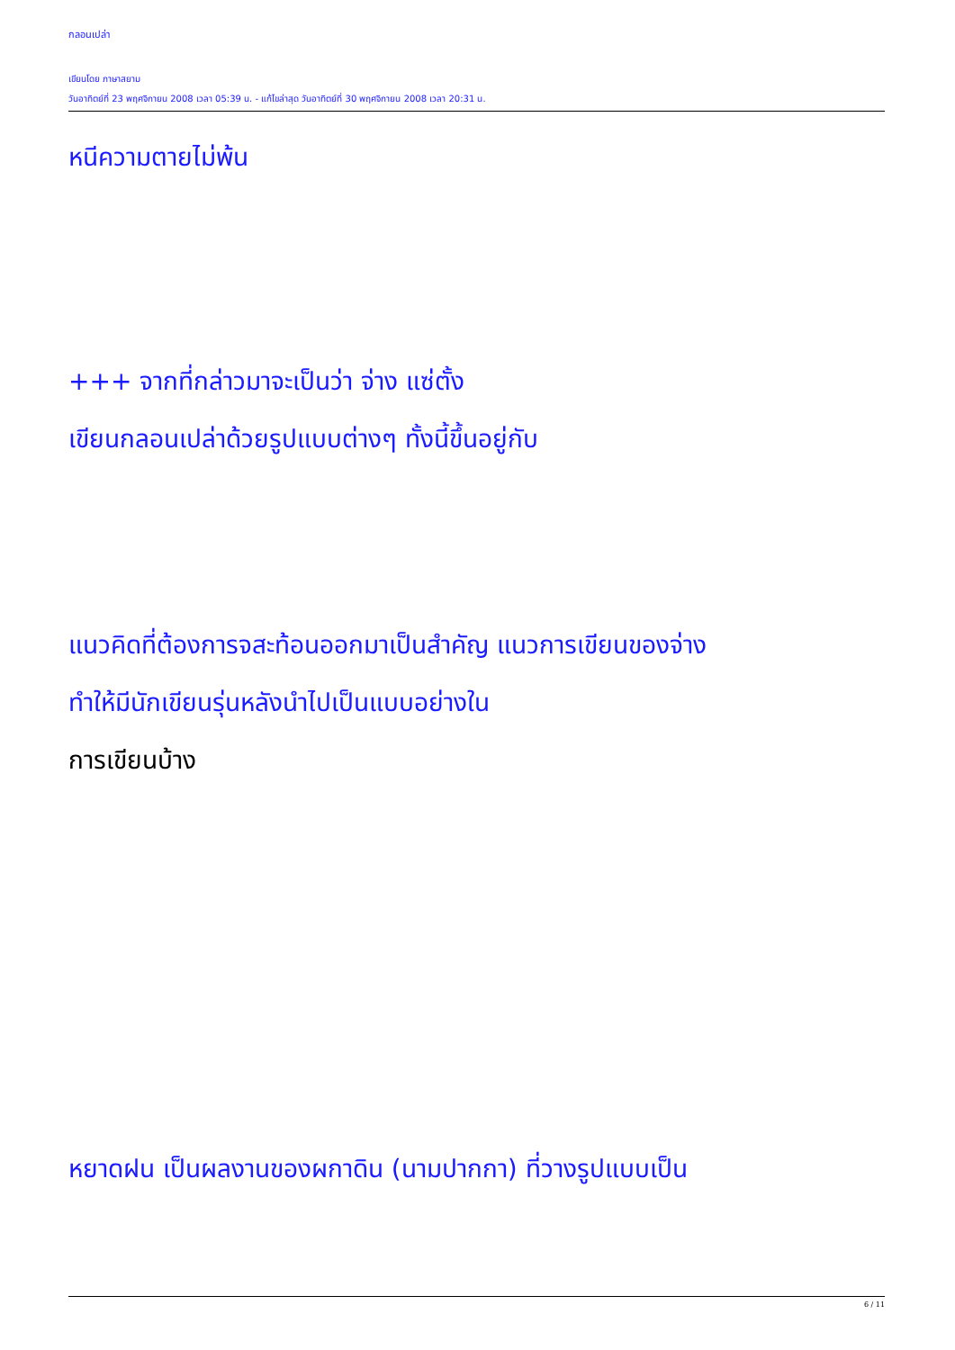กลอนเปล่า
เขียนโดย ภาษาสยาม
วันอาทิตย์ที่ 23 พฤศจิกายน 2008 เวลา 05:39 น. - แก้ไขล่าสุด วันอาทิตย์ที่ 30 พฤศจิกายน 2008 เวลา 20:31 น.
หนีความตายไม่พ้น
+++ จากที่กล่าวมาจะเป็นว่า จ่าง แซ่ตั้ง
เขียนกลอนเปล่าด้วยรูปแบบต่างๆ ทั้งนี้ขึ้นอยู่กับ
แนวคิดที่ต้องการจสะท้อนออกมาเป็นสำคัญ แนวการเขียนของจ่าง
ทำให้มีนักเขียนรุ่นหลังนำไปเป็นแบบอย่างใน
การเขียนบ้าง
หยาดฝน เป็นผลงานของผกาดิน (นามปากกา) ที่วางรูปแบบเป็น
6 / 11